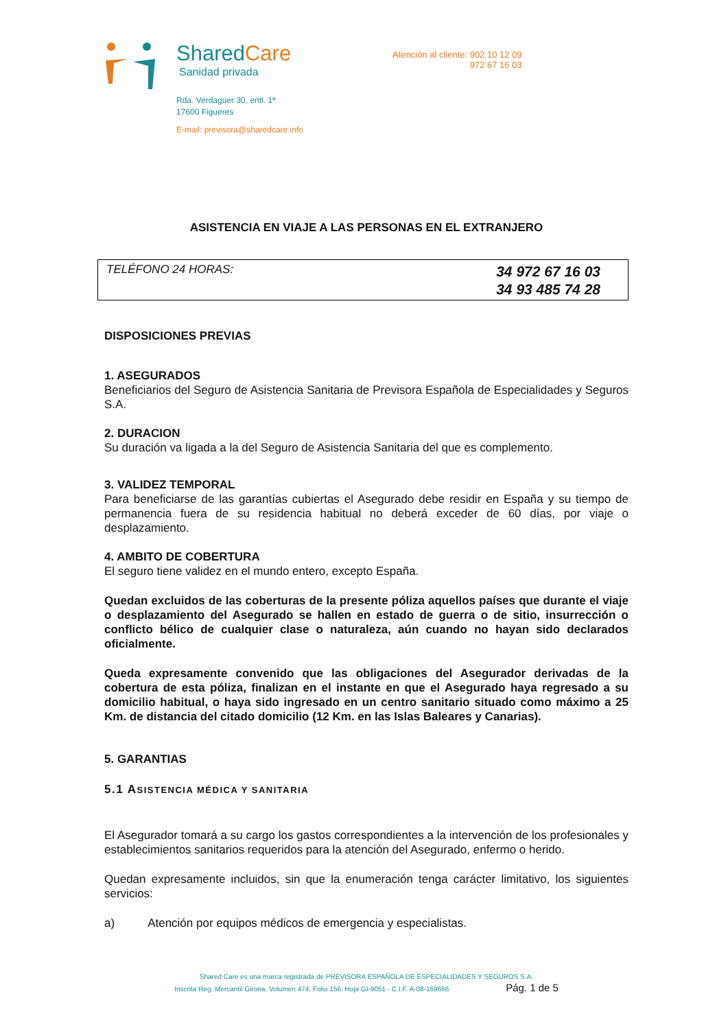SharedCare
Sanidad privada
Rda. Verdaguer 30, entl. 1ª
17600 Figueres
E-mail: previsora@sharedcare.info
Atención al cliente: 902 10 12 09
972 67 16 03
ASISTENCIA EN VIAJE A LAS PERSONAS EN EL EXTRANJERO
TELÉFONO 24 HORAS:
34 972 67 16 03
34 93 485 74 28
DISPOSICIONES PREVIAS
1. ASEGURADOS
Beneficiarios del Seguro de Asistencia Sanitaria de Previsora Española de Especialidades y Seguros S.A.
2. DURACION
Su duración va ligada a la del Seguro de Asistencia Sanitaria del que es complemento.
3. VALIDEZ TEMPORAL
Para beneficiarse de las garantías cubiertas el Asegurado debe residir en España y su tiempo de permanencia fuera de su residencia habitual no deberá exceder de 60 días, por viaje o desplazamiento.
4. AMBITO DE COBERTURA
El seguro tiene validez en el mundo entero, excepto España.
Quedan excluidos de las coberturas de la presente póliza aquellos países que durante el viaje o desplazamiento del Asegurado se hallen en estado de guerra o de sitio, insurrección o conflicto bélico de cualquier clase o naturaleza, aún cuando no hayan sido declarados oficialmente.
Queda expresamente convenido que las obligaciones del Asegurador derivadas de la cobertura de esta póliza, finalizan en el instante en que el Asegurado haya regresado a su domicilio habitual, o haya sido ingresado en un centro sanitario situado como máximo a 25 Km. de distancia del citado domicilio (12 Km. en las Islas Baleares y Canarias).
5. GARANTIAS
5.1 ASISTENCIA MÉDICA Y SANITARIA
El Asegurador tomará a su cargo los gastos correspondientes a la intervención de los profesionales y establecimientos sanitarios requeridos para la atención del Asegurado, enfermo o herido.
Quedan expresamente incluidos, sin que la enumeración tenga carácter limitativo, los siguientes servicios:
a) Atención por equipos médicos de emergencia y especialistas.
Shared Care es una marca registrada de PREVISORA ESPAÑOLA DE ESPECIALIDADES Y SEGUROS S.A.
Inscrita Reg. Mercantil Girona, Volumen 474, Folio 156, Hoja GI-9051 - C.I.F. A-08-169666 Pág. 1 de 5